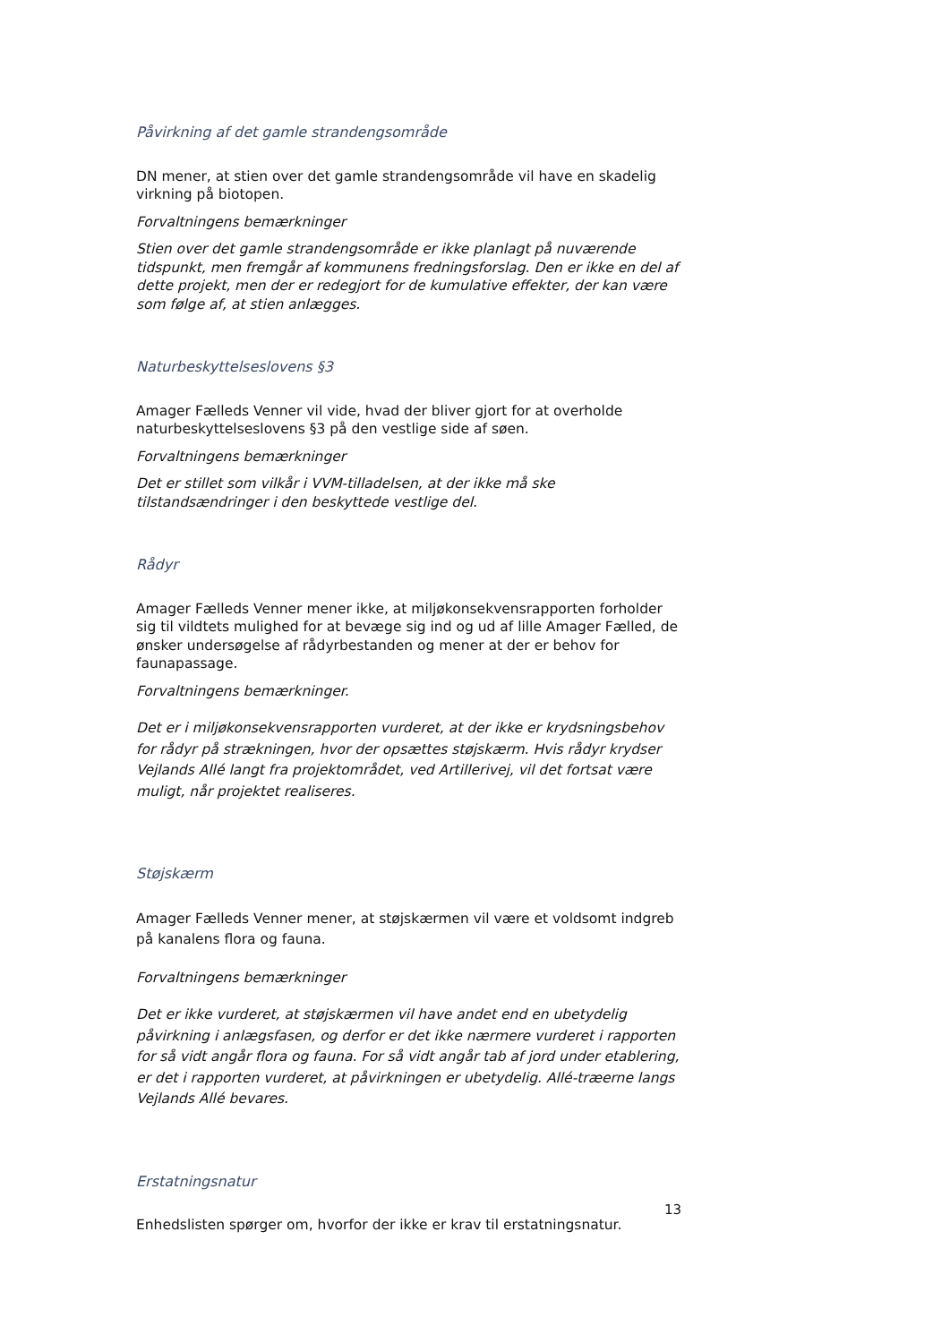Påvirkning af det gamle strandengsområde
DN mener, at stien over det gamle strandengsområde vil have en skadelig virkning på biotopen.
Forvaltningens bemærkninger
Stien over det gamle strandengsområde er ikke planlagt på nuværende tidspunkt, men fremgår af kommunens fredningsforslag. Den er ikke en del af dette projekt, men der er redegjort for de kumulative effekter, der kan være som følge af, at stien anlægges.
Naturbeskyttelseslovens §3
Amager Fælleds Venner vil vide, hvad der bliver gjort for at overholde naturbeskyttelseslovens §3 på den vestlige side af søen.
Forvaltningens bemærkninger
Det er stillet som vilkår i VVM-tilladelsen, at der ikke må ske tilstandsændringer i den beskyttede vestlige del.
Rådyr
Amager Fælleds Venner mener ikke, at miljøkonsekvensrapporten forholder sig til vildtets mulighed for at bevæge sig ind og ud af lille Amager Fælled, de ønsker undersøgelse af rådyrbestanden og mener at der er behov for faunapassage.
Forvaltningens bemærkninger.
Det er i miljøkonsekvensrapporten vurderet, at der ikke er krydsningsbehov for rådyr på strækningen, hvor der opsættes støjskærm. Hvis rådyr krydser Vejlands Allé langt fra projektområdet, ved Artillerivej, vil det fortsat være muligt, når projektet realiseres.
Støjskærm
Amager Fælleds Venner mener, at støjskærmen vil være et voldsomt indgreb på kanalens flora og fauna.
Forvaltningens bemærkninger
Det er ikke vurderet, at støjskærmen vil have andet end en ubetydelig påvirkning i anlægsfasen, og derfor er det ikke nærmere vurderet i rapporten for så vidt angår flora og fauna. For så vidt angår tab af jord under etablering, er det i rapporten vurderet, at påvirkningen er ubetydelig. Allé-træerne langs Vejlands Allé bevares.
Erstatningsnatur
Enhedslisten spørger om, hvorfor der ikke er krav til erstatningsnatur.
13